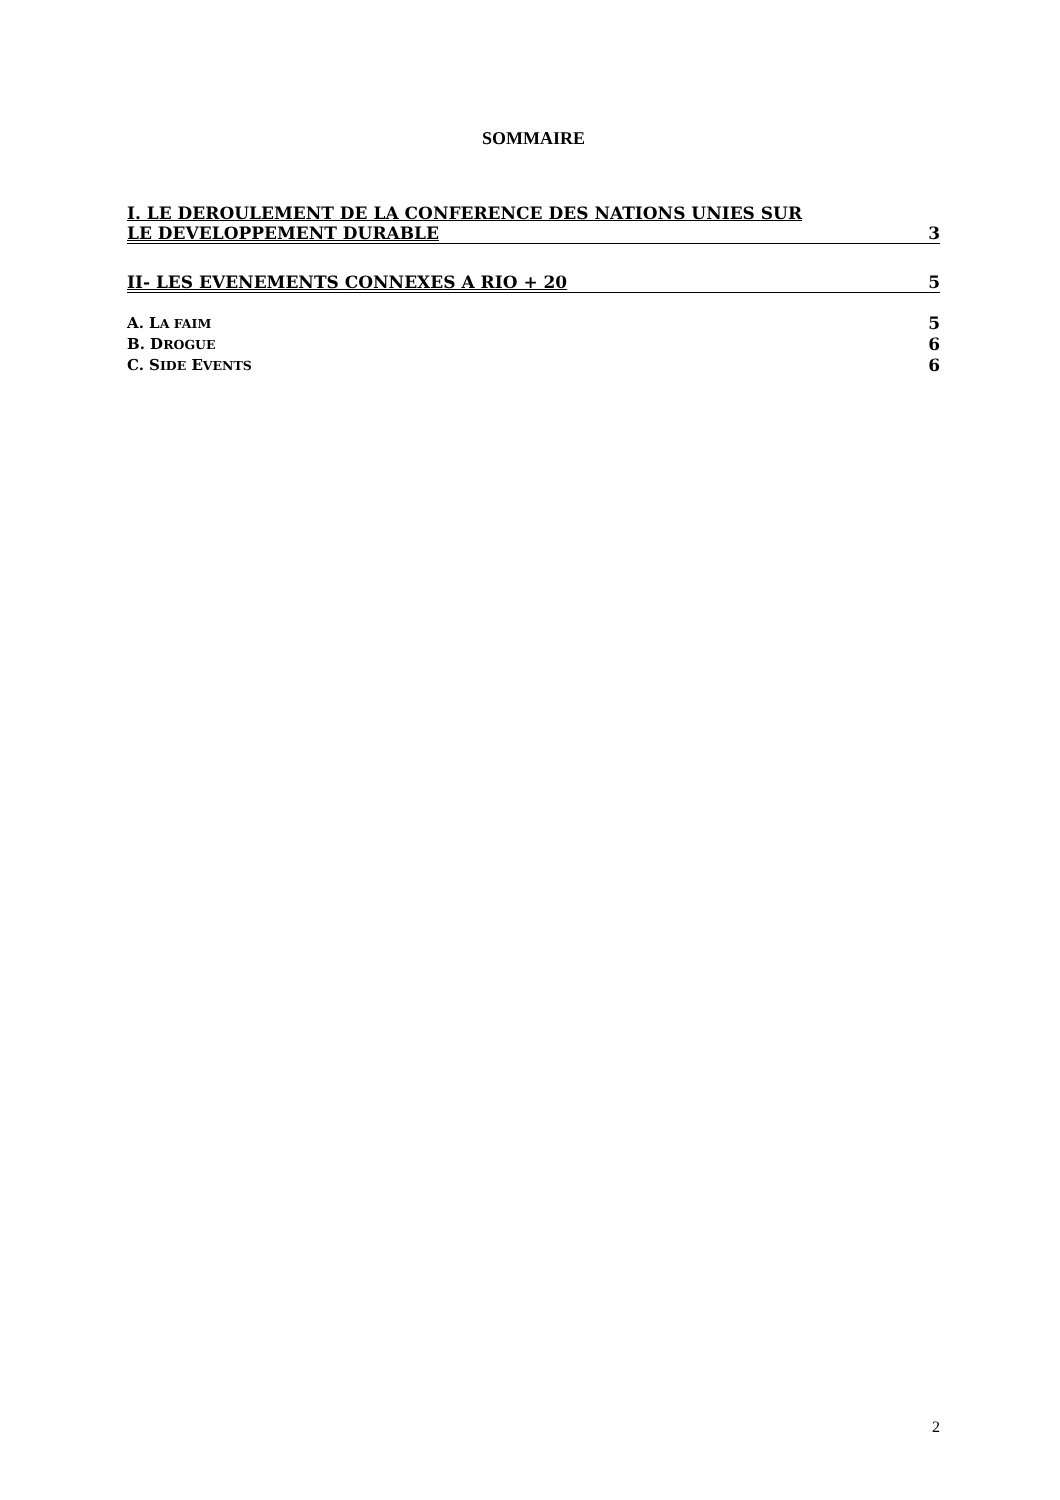SOMMAIRE
I. LE DEROULEMENT DE LA CONFERENCE DES NATIONS UNIES SUR
LE DEVELOPPEMENT DURABLE 3
II- LES EVENEMENTS CONNEXES A RIO + 20 5
A. LA FAIM 5
B. DROGUE 6
C. SIDE EVENTS 6
2